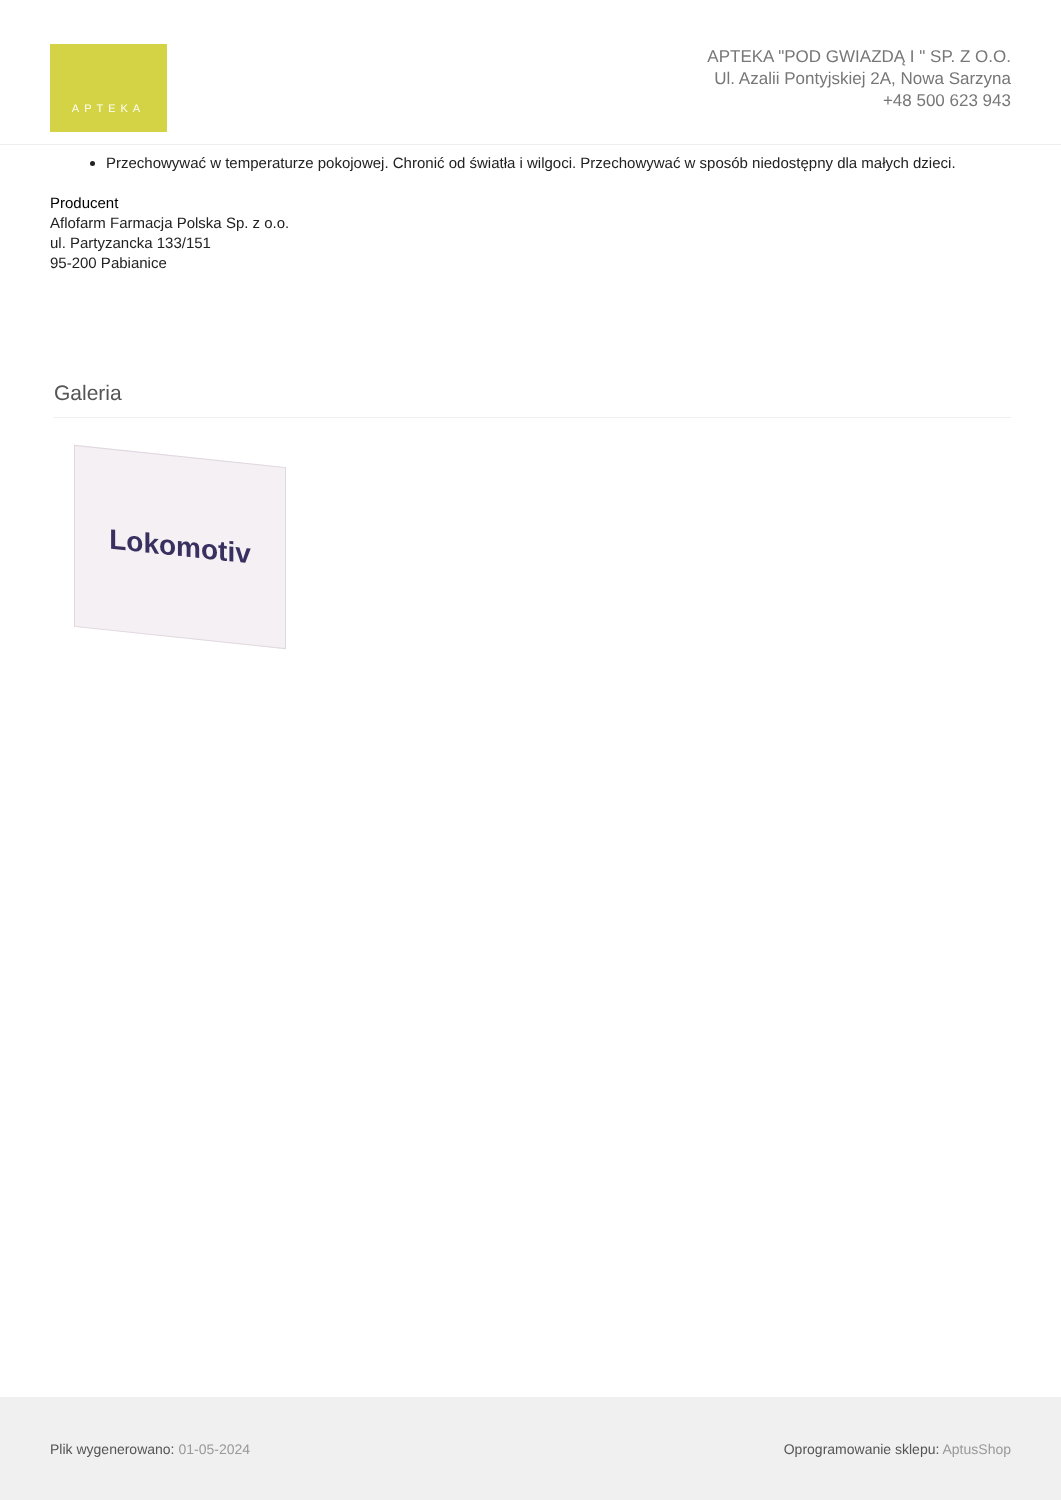APTEKA
APTEKA "POD GWIAZDĄ I " SP. Z O.O.
Ul. Azalii Pontyjskiej 2A, Nowa Sarzyna
+48 500 623 943
Przechowywać w temperaturze pokojowej. Chronić od światła i wilgoci. Przechowywać w sposób niedostępny dla małych dzieci.
Producent
Aflofarm Farmacja Polska Sp. z o.o.
ul. Partyzancka 133/151
95-200 Pabianice
Galeria
Lokomotiv
Plik wygenerowano: 01-05-2024 Oprogramowanie sklepu: AptusShop